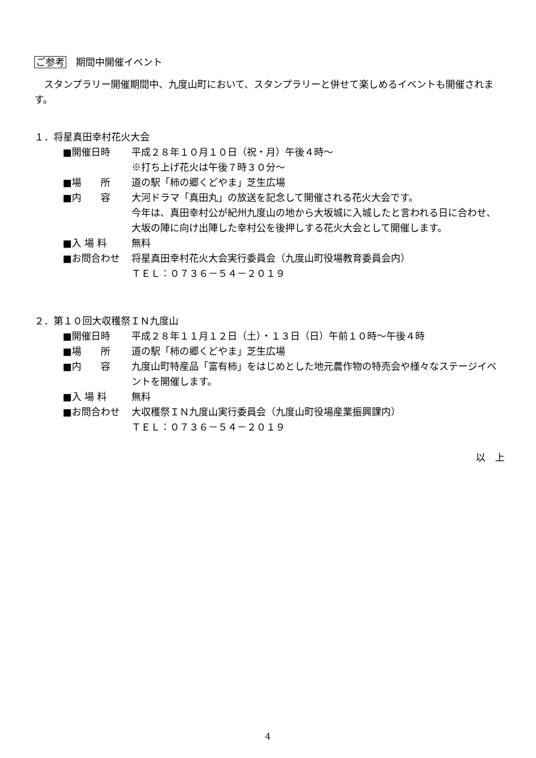ご参考　期間中開催イベント
　スタンプラリー開催期間中、九度山町において、スタンプラリーと併せて楽しめるイベントも開催されます。
１．将星真田幸村花火大会
■開催日時 平成２８年１０月１０日（祝・月）午後４時～
※打ち上げ花火は午後７時３０分～
■場　　所 道の駅「柿の郷くどやま」芝生広場
■内　　容 大河ドラマ「真田丸」の放送を記念して開催される花火大会です。
今年は、真田幸村公が紀州九度山の地から大坂城に入城したと言われる日に合わせ、大坂の陣に向け出陣した幸村公を後押しする花火大会として開催します。
■入 場 料 無料
■お問合わせ 将星真田幸村花火大会実行委員会（九度山町役場教育委員会内）
ＴＥＬ：０７３６－５４－２０１９
２．第１０回大収穫祭ＩＮ九度山
■開催日時 平成２８年１１月１２日（土）・１３日（日）午前１０時～午後４時
■場　　所 道の駅「柿の郷くどやま」芝生広場
■内　　容 九度山町特産品「富有柿」をはじめとした地元農作物の特売会や様々なステージイベントを開催します。
■入 場 料 無料
■お問合わせ 大収穫祭ＩＮ九度山実行委員会（九度山町役場産業振興課内）
ＴＥＬ：０７３６－５４－２０１９
以　上
4